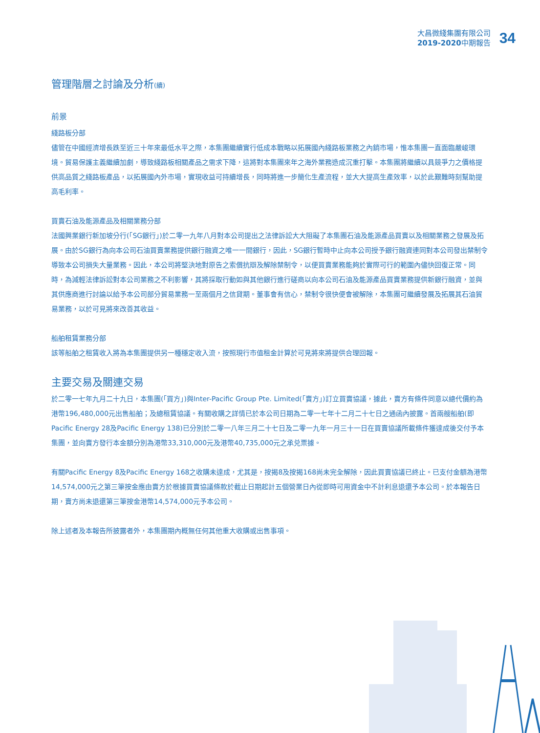大昌微綫集團有限公司
2019-2020中期報告
34
管理階層之討論及分析(續)
前景
綫路板分部
儘管在中國經濟增長跌至近三十年來最低水平之際，本集團繼續實行低成本戰略以拓展國內綫路板業務之內銷市場，惟本集團一直面臨嚴峻環境。貿易保護主義繼續加劇，導致綫路板相關產品之需求下降，這將對本集團來年之海外業務造成沉重打擊。本集團將繼續以具競爭力之價格提供高品質之綫路板產品，以拓展國內外市場，實現收益可持續增長，同時將進一步簡化生產流程，並大大提高生產效率，以於此艱難時刻幫助提高毛利率。
買賣石油及能源產品及相關業務分部
法國興業銀行新加坡分行(「SG銀行」)於二零一九年八月對本公司提出之法律訴訟大大阻礙了本集團石油及能源產品買賣以及相關業務之發展及拓展。由於SG銀行為向本公司石油買賣業務提供銀行融資之唯一一間銀行，因此，SG銀行暫時中止向本公司授予銀行融資連同對本公司發出禁制令導致本公司損失大量業務。因此，本公司將堅決地對原告之索償抗辯及解除禁制令，以便買賣業務能夠於實際可行的範圍內儘快回復正常。同時，為減輕法律訴訟對本公司業務之不利影響，其將採取行動如與其他銀行進行磋商以向本公司石油及能源產品買賣業務提供新銀行融資，並與其供應商進行討論以給予本公司部分貿易業務一至兩個月之信貸期。董事會有信心，禁制令很快便會被解除，本集團可繼續發展及拓展其石油貿易業務，以於可見將來改善其收益。
船舶租賃業務分部
該等船舶之租賃收入將為本集團提供另一種穩定收入流，按照現行市值租金計算於可見將來將提供合理回報。
主要交易及關連交易
於二零一七年九月二十九日，本集團(「買方」)與Inter-Pacific Group Pte. Limited(「賣方」)訂立買賣協議，據此，賣方有條件同意以總代價約為港幣196,480,000元出售船舶；及總租賃協議。有關收購之詳情已於本公司日期為二零一七年十二月二十七日之通函內披露。首兩艘船舶(即Pacific Energy 28及Pacific Energy 138)已分別於二零一八年三月二十七日及二零一九年一月三十一日在買賣協議所載條件獲達成後交付予本集團，並向賣方發行本金額分別為港幣33,310,000元及港幣40,735,000元之承兑票據。
有關Pacific Energy 8及Pacific Energy 168之收購未達成，尤其是，按揭8及按揭168尚未完全解除，因此買賣協議已終止。已支付金額為港幣14,574,000元之第三筆按金應由賣方於根據買賣協議條款於截止日期起計五個營業日內從即時可用資金中不計利息退還予本公司。於本報告日期，賣方尚未退還第三筆按金港幣14,574,000元予本公司。
除上述者及本報告所披露者外，本集團期內概無任何其他重大收購或出售事項。